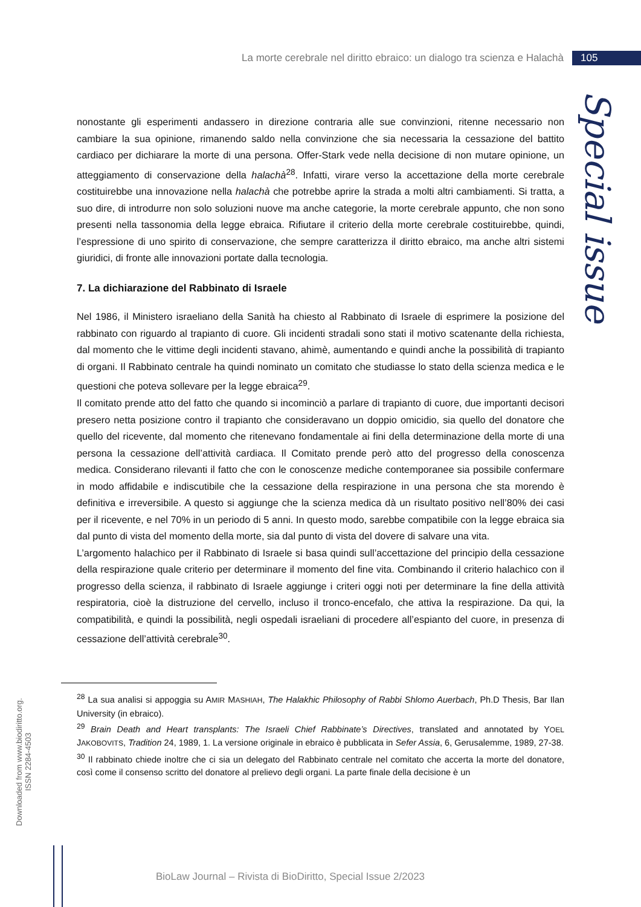La morte cerebrale nel diritto ebraico: un dialogo tra scienza e Halachà 105
Special issue
nonostante gli esperimenti andassero in direzione contraria alle sue convinzioni, ritenne necessario non cambiare la sua opinione, rimanendo saldo nella convinzione che sia necessaria la cessazione del battito cardiaco per dichiarare la morte di una persona. Offer-Stark vede nella decisione di non mutare opinione, un atteggiamento di conservazione della halachà<sup>28</sup>. Infatti, virare verso la accettazione della morte cerebrale costituirebbe una innovazione nella halachà che potrebbe aprire la strada a molti altri cambiamenti. Si tratta, a suo dire, di introdurre non solo soluzioni nuove ma anche categorie, la morte cerebrale appunto, che non sono presenti nella tassonomia della legge ebraica. Rifiutare il criterio della morte cerebrale costituirebbe, quindi, l’espressione di uno spirito di conservazione, che sempre caratterizza il diritto ebraico, ma anche altri sistemi giuridici, di fronte alle innovazioni portate dalla tecnologia.
7. La dichiarazione del Rabbinato di Israele
Nel 1986, il Ministero israeliano della Sanità ha chiesto al Rabbinato di Israele di esprimere la posizione del rabbinato con riguardo al trapianto di cuore. Gli incidenti stradali sono stati il motivo scatenante della richiesta, dal momento che le vittime degli incidenti stavano, ahimè, aumentando e quindi anche la possibilità di trapianto di organi. Il Rabbinato centrale ha quindi nominato un comitato che studiasse lo stato della scienza medica e le questioni che poteva sollevare per la legge ebraica<sup>29</sup>.
Il comitato prende atto del fatto che quando si incominciò a parlare di trapianto di cuore, due importanti decisori presero netta posizione contro il trapianto che consideravano un doppio omicidio, sia quello del donatore che quello del ricevente, dal momento che ritenevano fondamentale ai fini della determinazione della morte di una persona la cessazione dell’attività cardiaca. Il Comitato prende però atto del progresso della conoscenza medica. Considerano rilevanti il fatto che con le conoscenze mediche contemporanee sia possibile confermare in modo affidabile e indiscutibile che la cessazione della respirazione in una persona che sta morendo è definitiva e irreversibile. A questo si aggiunge che la scienza medica dà un risultato positivo nell’80% dei casi per il ricevente, e nel 70% in un periodo di 5 anni. In questo modo, sarebbe compatibile con la legge ebraica sia dal punto di vista del momento della morte, sia dal punto di vista del dovere di salvare una vita.
L’argomento halachico per il Rabbinato di Israele si basa quindi sull’accettazione del principio della cessazione della respirazione quale criterio per determinare il momento del fine vita. Combinando il criterio halachico con il progresso della scienza, il rabbinato di Israele aggiunge i criteri oggi noti per determinare la fine della attività respiratoria, cioè la distruzione del cervello, incluso il tronco-encefalo, che attiva la respirazione. Da qui, la compatibilità, e quindi la possibilità, negli ospedali israeliani di procedere all’espianto del cuore, in presenza di cessazione dell’attività cerebrale<sup>30</sup>.
<sup>28</sup> La sua analisi si appoggia su AMIR MASHIAH, The Halakhic Philosophy of Rabbi Shlomo Auerbach, Ph.D Thesis, Bar Ilan University (in ebraico).
<sup>29</sup> Brain Death and Heart transplants: The Israeli Chief Rabbinate’s Directives, translated and annotated by YOEL JAKOBOVITS, Tradition 24, 1989, 1. La versione originale in ebraico è pubblicata in Sefer Assia, 6, Gerusalemme, 1989, 27-38.
<sup>30</sup> Il rabbinato chiede inoltre che ci sia un delegato del Rabbinato centrale nel comitato che accerta la morte del donatore, così come il consenso scritto del donatore al prelievo degli organi. La parte finale della decisione è un
Downloaded from www.biodiritto.org.
ISSN 2284-4503
BioLaw Journal – Rivista di BioDiritto, Special Issue 2/2023